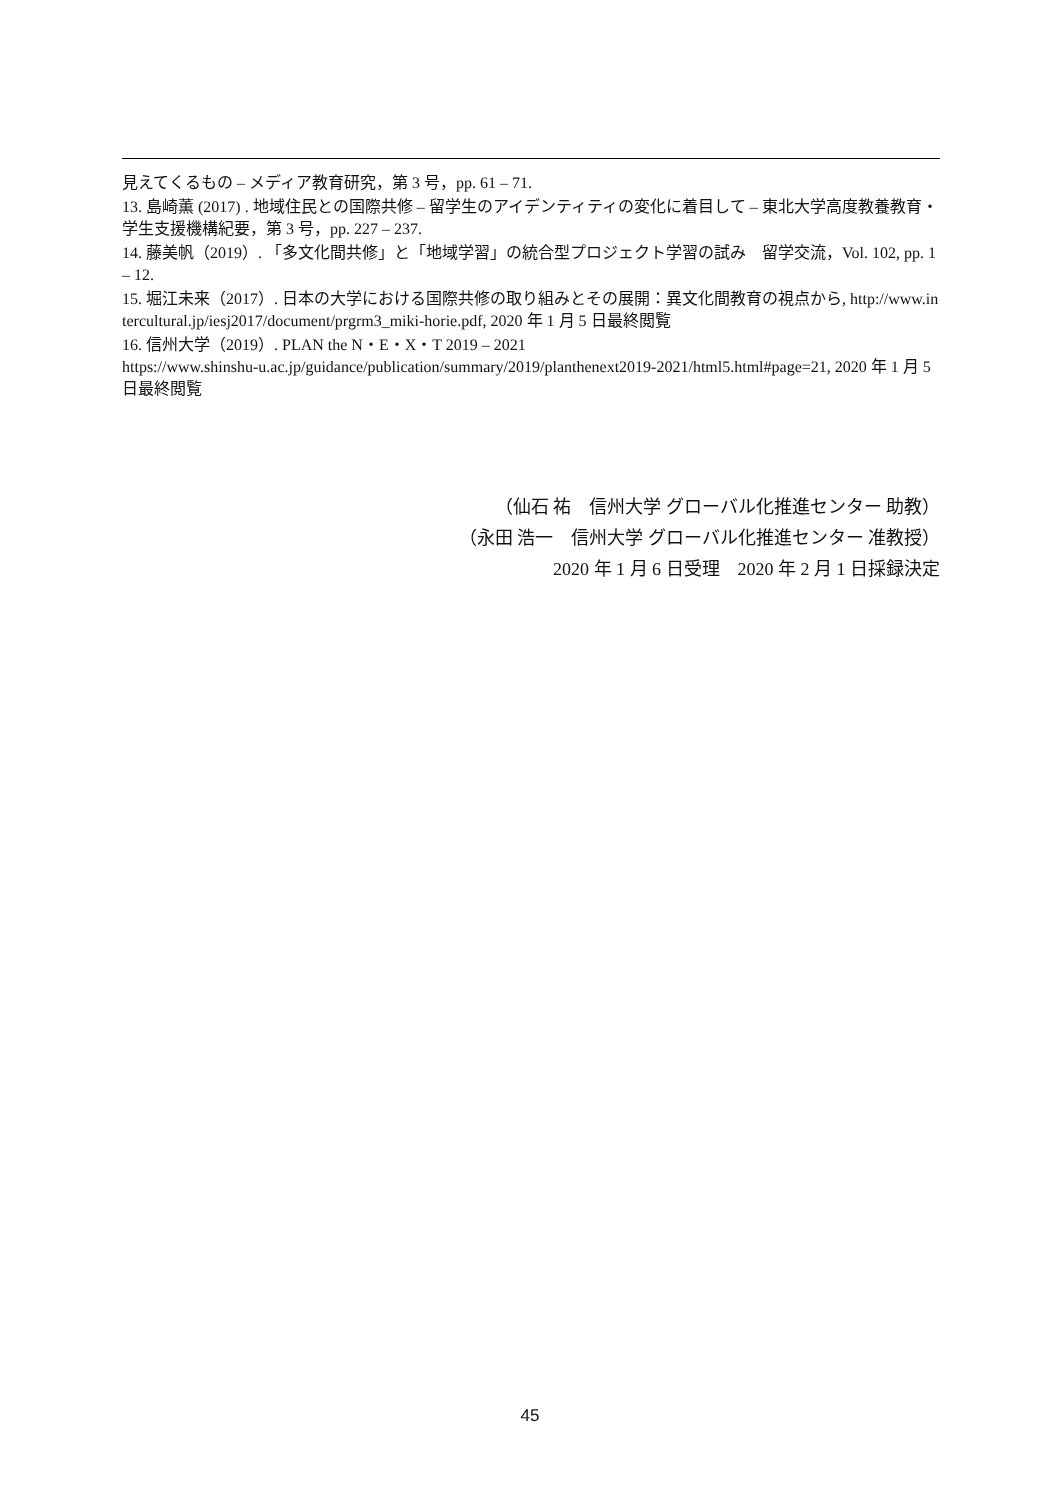見えてくるもの – メディア教育研究，第 3 号，pp. 61 – 71.
13. 島崎薫 (2017) . 地域住民との国際共修 – 留学生のアイデンティティの変化に着目して – 東北大学高度教養教育・学生支援機構紀要，第 3 号，pp. 227 – 237.
14. 藤美帆（2019）. 「多文化間共修」と「地域学習」の統合型プロジェクト学習の試み　留学交流，Vol. 102, pp. 1 – 12.
15. 堀江未来（2017）. 日本の大学における国際共修の取り組みとその展開：異文化間教育の視点から, http://www.intercultural.jp/iesj2017/document/prgrm3_miki-horie.pdf, 2020 年 1 月 5 日最終閲覧
16. 信州大学（2019）. PLAN the N・E・X・T 2019 – 2021
https://www.shinshu-u.ac.jp/guidance/publication/summary/2019/planthenext2019-2021/html5.html#page=21, 2020 年 1 月 5 日最終閲覧
（仙石 祐　信州大学 グローバル化推進センター 助教）
（永田 浩一　信州大学 グローバル化推進センター 准教授）
2020 年 1 月 6 日受理　2020 年 2 月 1 日採録決定
45